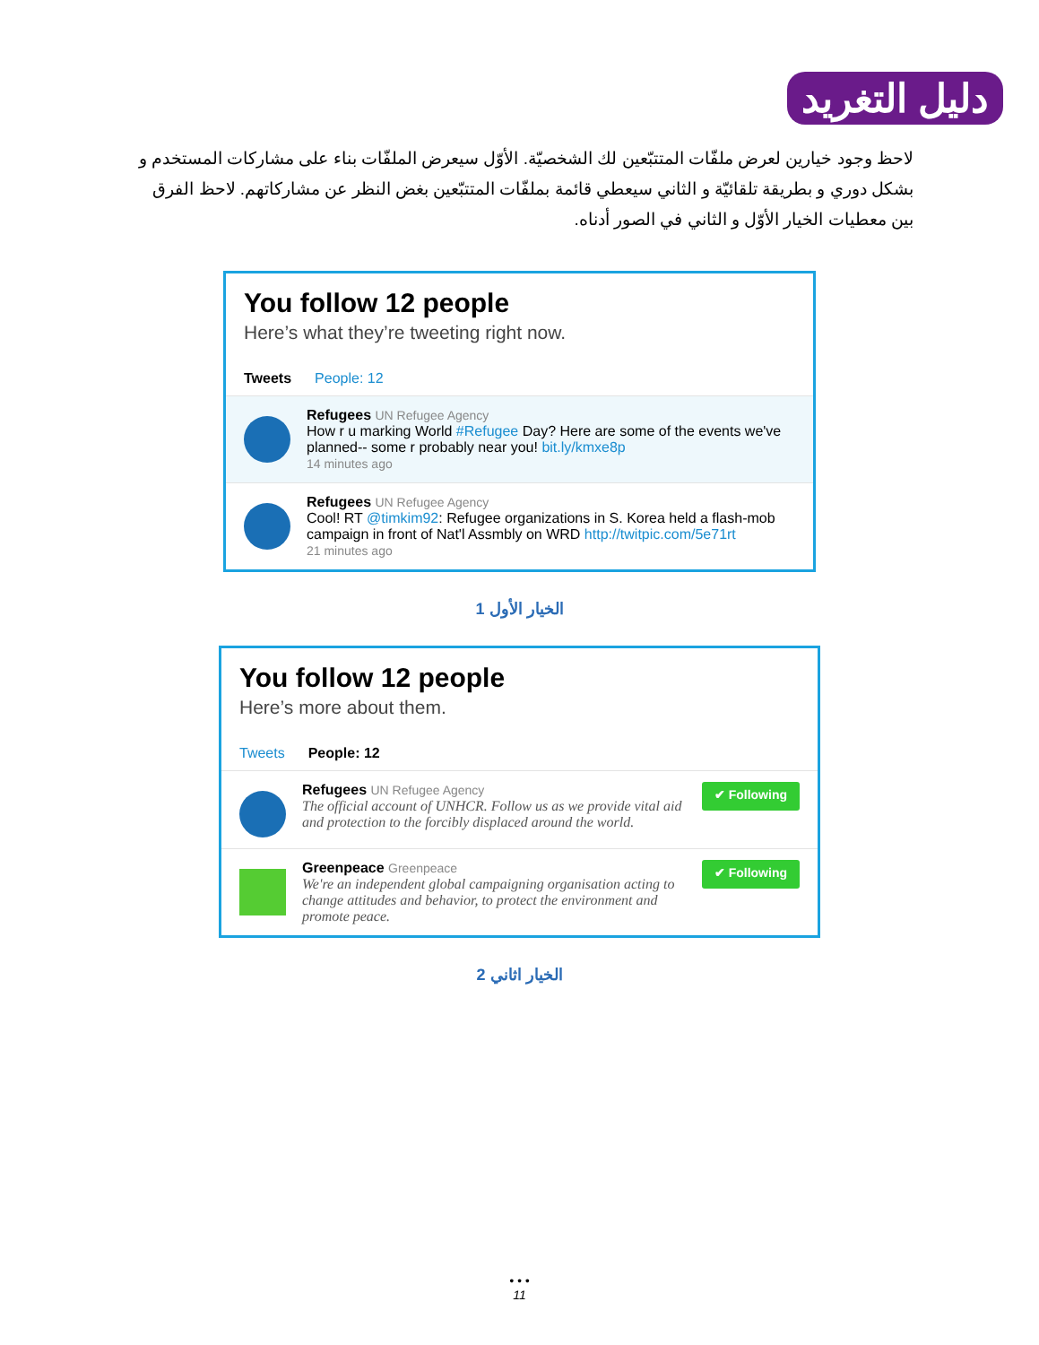دليل التغريد
لاحظ وجود خيارين لعرض ملفّات المتتبّعين لك الشخصيّة. الأوّل سيعرض الملفّات بناء على مشاركات المستخدم و بشكل دوري و بطريقة تلقائيّة و الثاني سيعطي قائمة بملفّات المتتبّعين بغض النظر عن مشاركاتهم. لاحظ الفرق بين معطيات الخيار الأوّل و الثاني في الصور أدناه.
You follow 12 people
Here’s what they’re tweeting right now.
Tweets People: 12
Refugees UN Refugee Agency
How r u marking World #Refugee Day? Here are some of the events we've planned-- some r probably near you! bit.ly/kmxe8p
14 minutes ago
Refugees UN Refugee Agency
Cool! RT @timkim92: Refugee organizations in S. Korea held a flash-mob campaign in front of Nat'l Assmbly on WRD http://twitpic.com/5e71rt
21 minutes ago
1 الخيار الأول
You follow 12 people
Here’s more about them.
Tweets People: 12
Refugees UN Refugee Agency
The official account of UNHCR. Follow us as we provide vital aid and protection to the forcibly displaced around the world.
✔ Following
Greenpeace Greenpeace
We're an independent global campaigning organisation acting to change attitudes and behavior, to protect the environment and promote peace.
✔ Following
2 الخيار اثاني
• • •
11